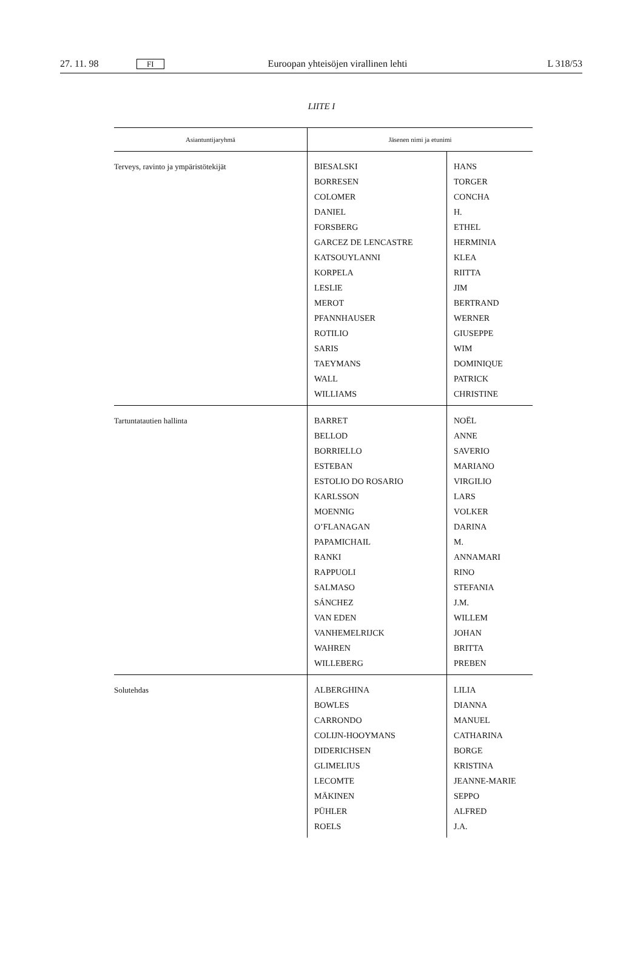27. 11. 98 FI Euroopan yhteisöjen virallinen lehti L 318/53
LIITE I
| Asiantuntijaryhmä | Jäsenen nimi ja etunimi | |
| --- | --- | --- |
| Terveys, ravinto ja ympäristötekijät | BIESALSKI BORRESEN COLOMER DANIEL FORSBERG GARCEZ DE LENCASTRE KATSOUYLANNI KORPELA LESLIE MEROT PFANNHAUSER ROTILIO SARIS TAEYMANS WALL WILLIAMS | HANS TORGER CONCHA H. ETHEL HERMINIA KLEA RIITTA JIM BERTRAND WERNER GIUSEPPE WIM DOMINIQUE PATRICK CHRISTINE |
| Tartuntatautien hallinta | BARRET BELLOD BORRIELLO ESTEBAN ESTOLIO DO ROSARIO KARLSSON MOENNIG O’FLANAGAN PAPAMICHAIL RANKI RAPPUOLI SALMASO SÁNCHEZ VAN EDEN VANHEMELRIJCK WAHREN WILLEBERG | NOËL ANNE SAVERIO MARIANO VIRGILIO LARS VOLKER DARINA M. ANNAMARI RINO STEFANIA J.M. WILLEM JOHAN BRITTA PREBEN |
| Solutehdas | ALBERGHINA BOWLES CARRONDO COLIJN-HOOYMANS DIDERICHSEN GLIMELIUS LECOMTE MÄKINEN PÜHLER ROELS | LILIA DIANNA MANUEL CATHARINA BORGE KRISTINA JEANNE-MARIE SEPPO ALFRED J.A. |